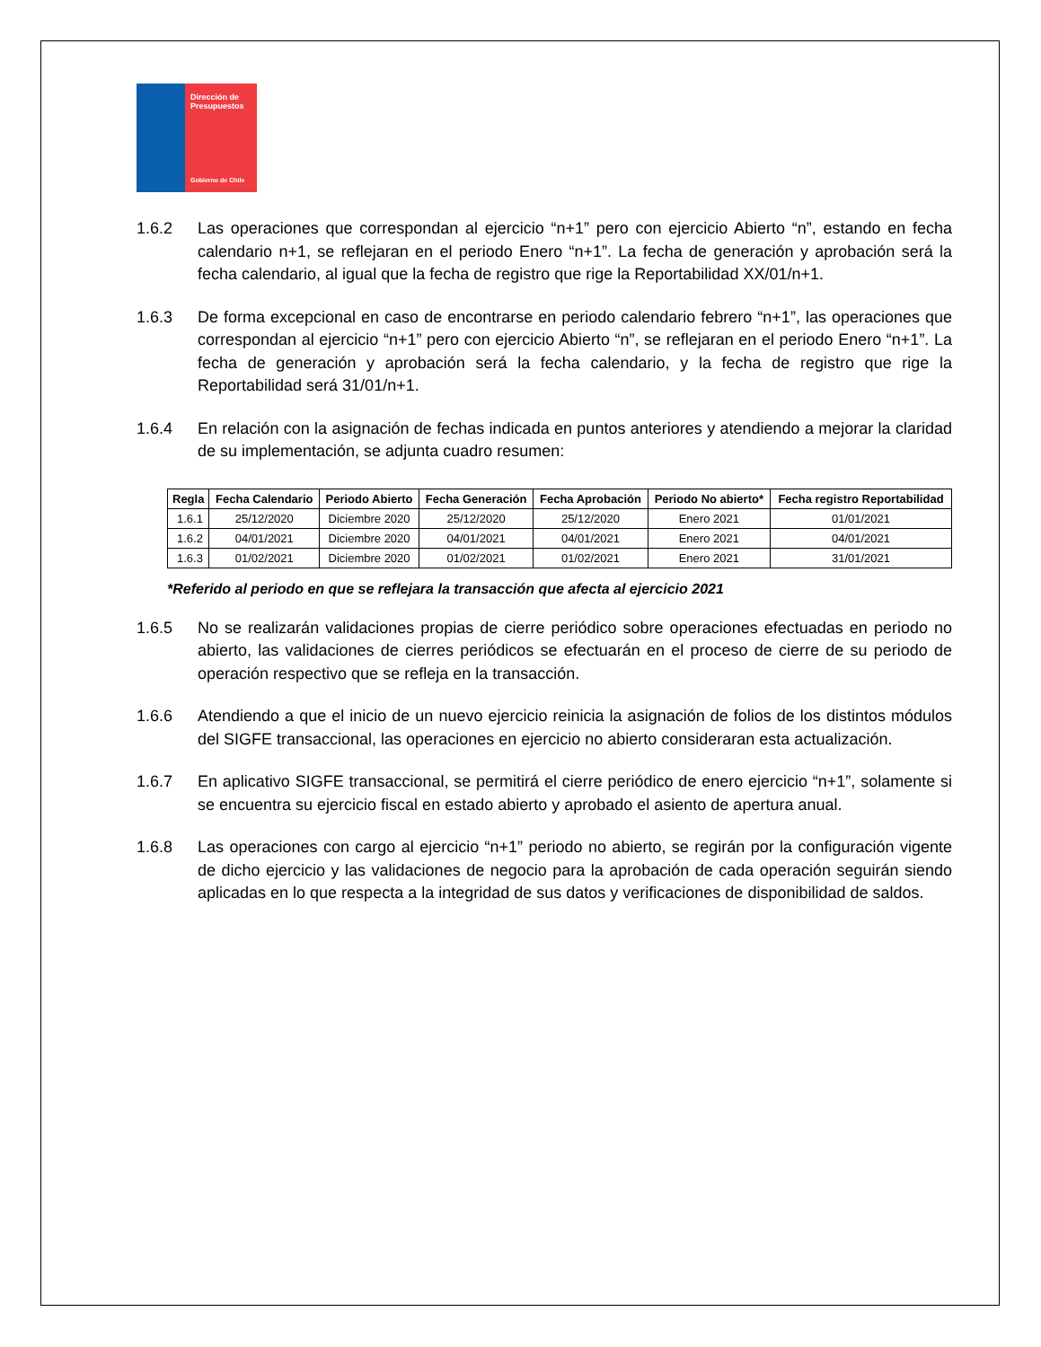Dirección de Presupuestos
Gobierno de Chile
1.6.2 Las operaciones que correspondan al ejercicio “n+1” pero con ejercicio Abierto “n”, estando en fecha calendario n+1, se reflejaran en el periodo Enero “n+1”. La fecha de generación y aprobación será la fecha calendario, al igual que la fecha de registro que rige la Reportabilidad XX/01/n+1.
1.6.3 De forma excepcional en caso de encontrarse en periodo calendario febrero “n+1”, las operaciones que correspondan al ejercicio “n+1” pero con ejercicio Abierto “n”, se reflejaran en el periodo Enero “n+1”. La fecha de generación y aprobación será la fecha calendario, y la fecha de registro que rige la Reportabilidad será 31/01/n+1.
1.6.4 En relación con la asignación de fechas indicada en puntos anteriores y atendiendo a mejorar la claridad de su implementación, se adjunta cuadro resumen:
| Regla | Fecha Calendario | Periodo Abierto | Fecha Generación | Fecha Aprobación | Periodo No abierto* | Fecha registro Reportabilidad |
| --- | --- | --- | --- | --- | --- | --- |
| 1.6.1 | 25/12/2020 | Diciembre 2020 | 25/12/2020 | 25/12/2020 | Enero 2021 | 01/01/2021 |
| 1.6.2 | 04/01/2021 | Diciembre 2020 | 04/01/2021 | 04/01/2021 | Enero 2021 | 04/01/2021 |
| 1.6.3 | 01/02/2021 | Diciembre 2020 | 01/02/2021 | 01/02/2021 | Enero 2021 | 31/01/2021 |
*Referido al periodo en que se reflejara la transacción que afecta al ejercicio 2021
1.6.5 No se realizarán validaciones propias de cierre periódico sobre operaciones efectuadas en periodo no abierto, las validaciones de cierres periódicos se efectuarán en el proceso de cierre de su periodo de operación respectivo que se refleja en la transacción.
1.6.6 Atendiendo a que el inicio de un nuevo ejercicio reinicia la asignación de folios de los distintos módulos del SIGFE transaccional, las operaciones en ejercicio no abierto consideraran esta actualización.
1.6.7 En aplicativo SIGFE transaccional, se permitirá el cierre periódico de enero ejercicio “n+1”, solamente si se encuentra su ejercicio fiscal en estado abierto y aprobado el asiento de apertura anual.
1.6.8 Las operaciones con cargo al ejercicio “n+1” periodo no abierto, se regirán por la configuración vigente de dicho ejercicio y las validaciones de negocio para la aprobación de cada operación seguirán siendo aplicadas en lo que respecta a la integridad de sus datos y verificaciones de disponibilidad de saldos.